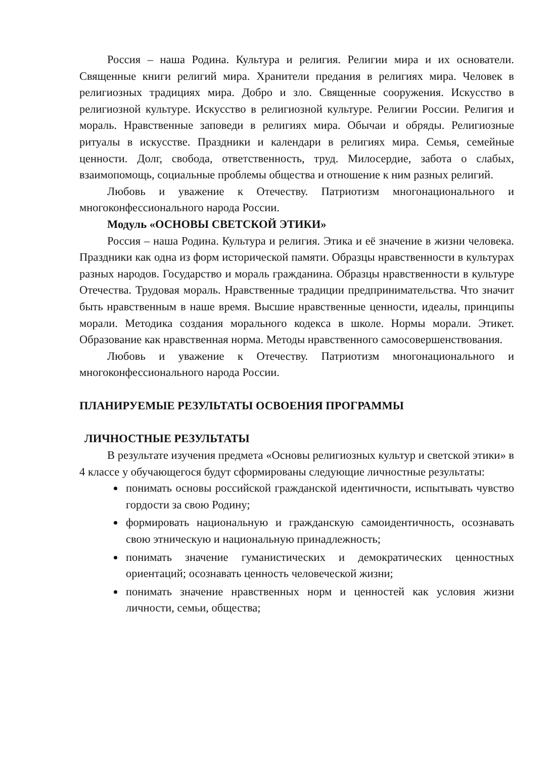Россия – наша Родина. Культура и религия. Религии мира и их основатели. Священные книги религий мира. Хранители предания в религиях мира. Человек в религиозных традициях мира. Добро и зло. Священные сооружения. Искусство в религиозной культуре. Искусство в религиозной культуре. Религии России. Религия и мораль. Нравственные заповеди в религиях мира. Обычаи и обряды. Религиозные ритуалы в искусстве. Праздники и календари в религиях мира. Семья, семейные ценности. Долг, свобода, ответственность, труд. Милосердие, забота о слабых, взаимопомощь, социальные проблемы общества и отношение к ним разных религий.
Любовь и уважение к Отечеству. Патриотизм многонационального и многоконфессионального народа России.
Модуль «ОСНОВЫ СВЕТСКОЙ ЭТИКИ»
Россия – наша Родина. Культура и религия. Этика и её значение в жизни человека. Праздники как одна из форм исторической памяти. Образцы нравственности в культурах разных народов. Государство и мораль гражданина. Образцы нравственности в культуре Отечества. Трудовая мораль. Нравственные традиции предпринимательства. Что значит быть нравственным в наше время. Высшие нравственные ценности, идеалы, принципы морали. Методика создания морального кодекса в школе. Нормы морали. Этикет. Образование как нравственная норма. Методы нравственного самосовершенствования.
Любовь и уважение к Отечеству. Патриотизм многонационального и многоконфессионального народа России.
ПЛАНИРУЕМЫЕ РЕЗУЛЬТАТЫ ОСВОЕНИЯ ПРОГРАММЫ
ЛИЧНОСТНЫЕ РЕЗУЛЬТАТЫ
В результате изучения предмета «Основы религиозных культур и светской этики» в 4 классе у обучающегося будут сформированы следующие личностные результаты:
понимать основы российской гражданской идентичности, испытывать чувство гордости за свою Родину;
формировать национальную и гражданскую самоидентичность, осознавать свою этническую и национальную принадлежность;
понимать значение гуманистических и демократических ценностных ориентаций; осознавать ценность человеческой жизни;
понимать значение нравственных норм и ценностей как условия жизни личности, семьи, общества;